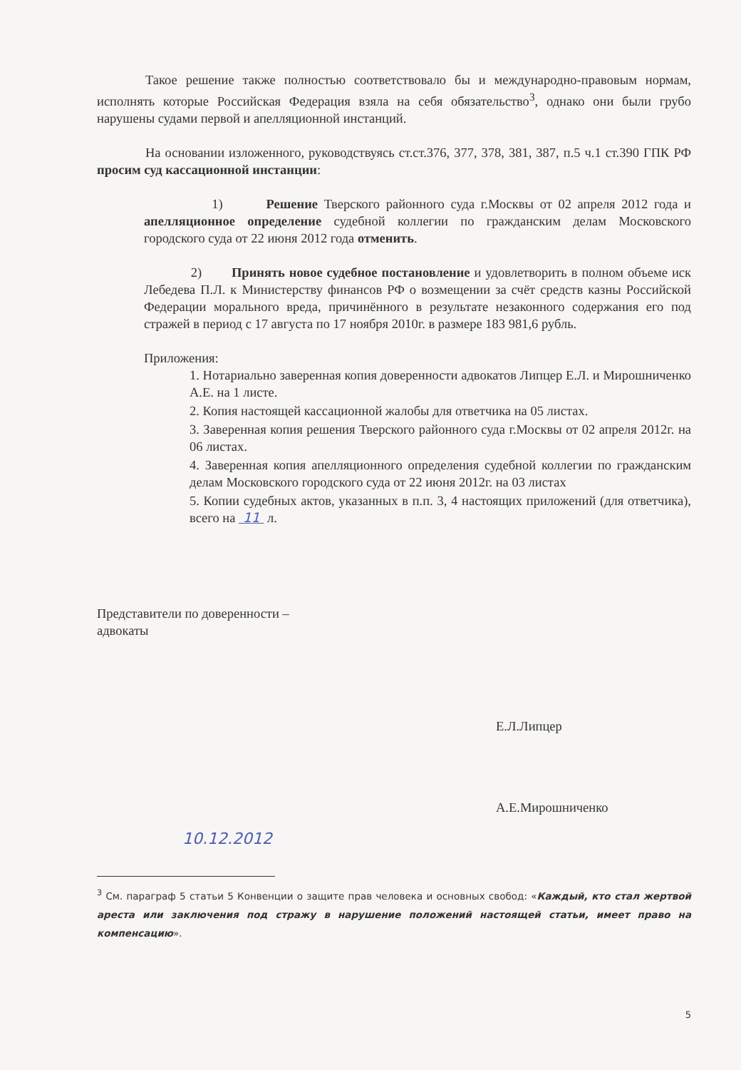Такое решение также полностью соответствовало бы и международно-правовым нормам, исполнять которые Российская Федерация взяла на себя обязательство<sup>3</sup>, однако они были грубо нарушены судами первой и апелляционной инстанций.
На основании изложенного, руководствуясь ст.ст.376, 377, 378, 381, 387, п.5 ч.1 ст.390 ГПК РФ просим суд кассационной инстанции:
1) Решение Тверского районного суда г.Москвы от 02 апреля 2012 года и апелляционное определение судебной коллегии по гражданским делам Московского городского суда от 22 июня 2012 года отменить.
2) Принять новое судебное постановление и удовлетворить в полном объеме иск Лебедева П.Л. к Министерству финансов РФ о возмещении за счёт средств казны Российской Федерации морального вреда, причинённого в результате незаконного содержания его под стражей в период с 17 августа по 17 ноября 2010г. в размере 183 981,6 рубль.
Приложения:
1. Нотариально заверенная копия доверенности адвокатов Липцер Е.Л. и Мирошниченко А.Е. на 1 листе.
2. Копия настоящей кассационной жалобы для ответчика на 05 листах.
3. Заверенная копия решения Тверского районного суда г.Москвы от 02 апреля 2012г. на 06 листах.
4. Заверенная копия апелляционного определения судебной коллегии по гражданским делам Московского городского суда от 22 июня 2012г. на 03 листах
5. Копии судебных актов, указанных в п.п. 3, 4 настоящих приложений (для ответчика), всего на 11 л.
Представители по доверенности –
адвокаты
Е.Л.Липцер
А.Е.Мирошниченко
10.12.2012
<sup>3</sup> См. параграф 5 статьи 5 Конвенции о защите прав человека и основных свобод: «Каждый, кто стал жертвой ареста или заключения под стражу в нарушение положений настоящей статьи, имеет право на компенсацию».
5